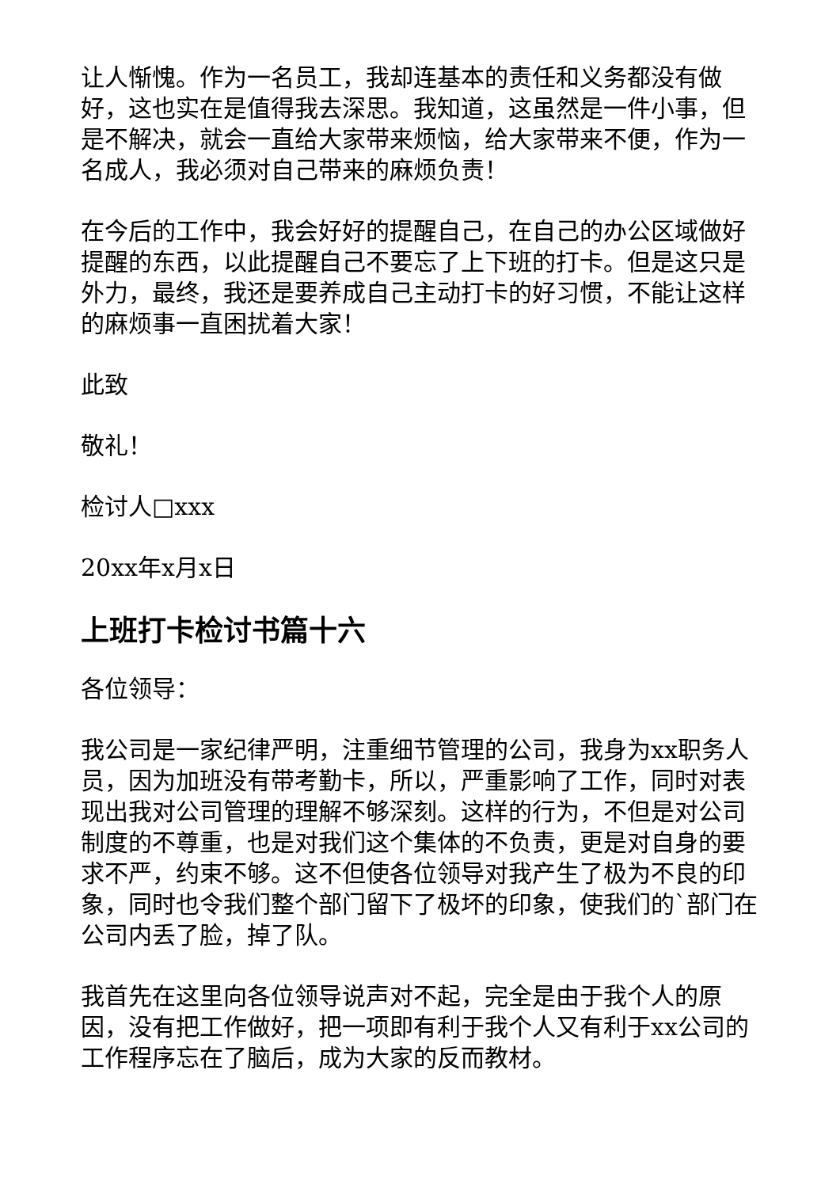让人惭愧。作为一名员工，我却连基本的责任和义务都没有做好，这也实在是值得我去深思。我知道，这虽然是一件小事，但是不解决，就会一直给大家带来烦恼，给大家带来不便，作为一名成人，我必须对自己带来的麻烦负责！
在今后的工作中，我会好好的提醒自己，在自己的办公区域做好提醒的东西，以此提醒自己不要忘了上下班的打卡。但是这只是外力，最终，我还是要养成自己主动打卡的好习惯，不能让这样的麻烦事一直困扰着大家！
此致
敬礼！
检讨人□xxx
20xx年x月x日
上班打卡检讨书篇十六
各位领导：
我公司是一家纪律严明，注重细节管理的公司，我身为xx职务人员，因为加班没有带考勤卡，所以，严重影响了工作，同时对表现出我对公司管理的理解不够深刻。这样的行为，不但是对公司制度的不尊重，也是对我们这个集体的不负责，更是对自身的要求不严，约束不够。这不但使各位领导对我产生了极为不良的印象，同时也令我们整个部门留下了极坏的印象，使我们的`部门在公司内丢了脸，掉了队。
我首先在这里向各位领导说声对不起，完全是由于我个人的原因，没有把工作做好，把一项即有利于我个人又有利于xx公司的工作程序忘在了脑后，成为大家的反而教材。